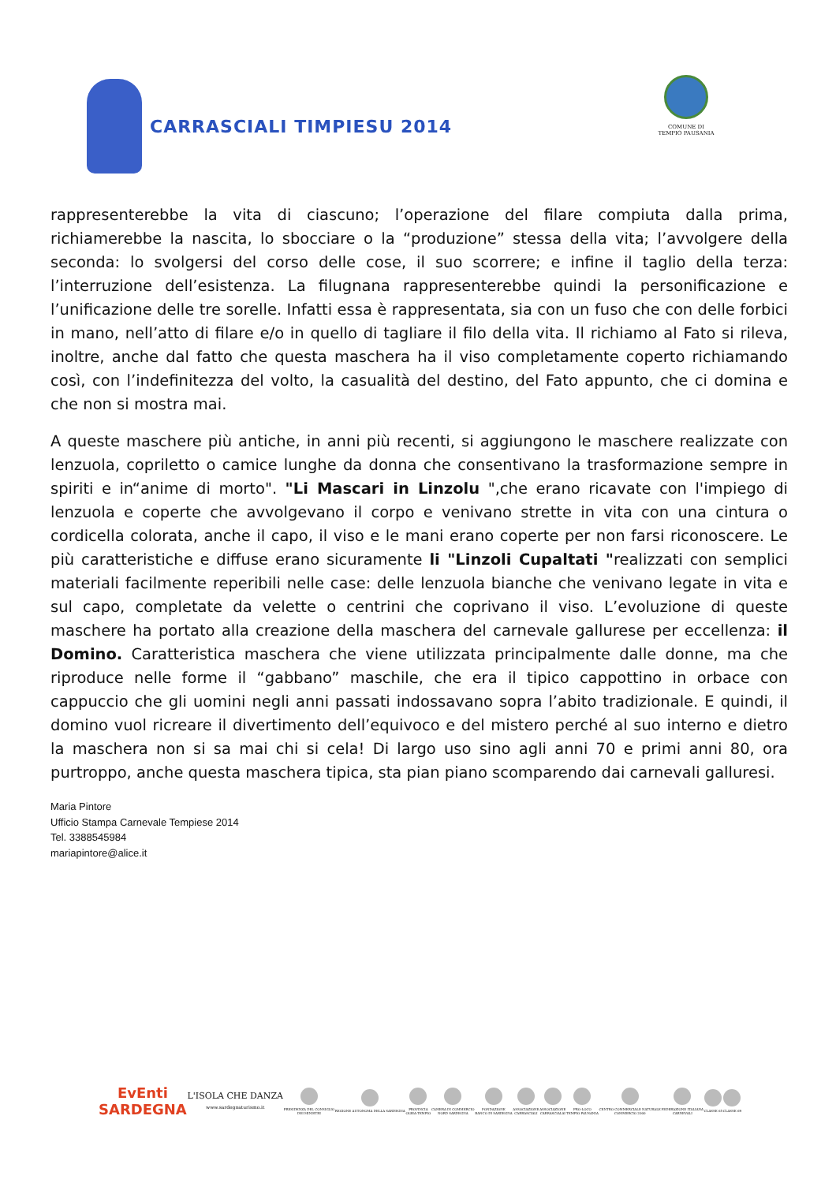CARRASCIALI TIMPIESU 2014
COMUNE DI
TEMPIO PAUSANIA
rappresenterebbe la vita di ciascuno; l’operazione del filare compiuta dalla prima, richiamerebbe la nascita, lo sbocciare o la “produzione” stessa della vita; l’avvolgere della seconda: lo svolgersi del corso delle cose, il suo scorrere; e infine il taglio della terza: l’interruzione dell’esistenza. La filugnana rappresenterebbe quindi la personificazione e l’unificazione delle tre sorelle. Infatti essa è rappresentata, sia con un fuso che con delle forbici in mano, nell’atto di filare e/o in quello di tagliare il filo della vita. Il richiamo al Fato si rileva, inoltre, anche dal fatto che questa maschera ha il viso completamente coperto richiamando così, con l’indefinitezza del volto, la casualità del destino, del Fato appunto, che ci domina e che non si mostra mai.
A queste maschere più antiche, in anni più recenti, si aggiungono le maschere realizzate con lenzuola, copriletto o camice lunghe da donna che consentivano la trasformazione sempre in spiriti e in“anime di morto". "Li Mascari in Linzolu ",che erano ricavate con l'impiego di lenzuola e coperte che avvolgevano il corpo e venivano strette in vita con una cintura o cordicella colorata, anche il capo, il viso e le mani erano coperte per non farsi riconoscere. Le più caratteristiche e diffuse erano sicuramente li "Linzoli Cupaltati "realizzati con semplici materiali facilmente reperibili nelle case: delle lenzuola bianche che venivano legate in vita e sul capo, completate da velette o centrini che coprivano il viso. L’evoluzione di queste maschere ha portato alla creazione della maschera del carnevale gallurese per eccellenza: il Domino. Caratteristica maschera che viene utilizzata principalmente dalle donne, ma che riproduce nelle forme il “gabbano” maschile, che era il tipico cappottino in orbace con cappuccio che gli uomini negli anni passati indossavano sopra l’abito tradizionale. E quindi, il domino vuol ricreare il divertimento dell’equivoco e del mistero perché al suo interno e dietro la maschera non si sa mai chi si cela! Di largo uso sino agli anni 70 e primi anni 80, ora purtroppo, anche questa maschera tipica, sta pian piano scomparendo dai carnevali galluresi.
Maria Pintore
Ufficio Stampa Carnevale Tempiese 2014
Tel. 3388545984
mariapintore@alice.it
EvEnti
SARDEGNA
L'ISOLA CHE DANZA
www.sardegnaturismo.it
PRESIDENZA DEL CONSIGLIO
DEI MINISTRI
REGIONE AUTONOMA DELLA SARDEGNA
PROVINCIA
OLBIA-TEMPIO
CAMERA DI COMMERCIO
NORD SARDEGNA
FONDAZIONE
BANCO DI SARDEGNA
ASSOCIAZIONE
CARRASCIALI
ASSOCIAZIONE
CARRASCIALAI
PRO-LOCO
TEMPIO PAUSANIA
CENTRO COMMERCIALE NATURALE
COMMERCIO 2000
FEDERAZIONE ITALIANA
CARNEVALI
CLASSE 65 CLASSE 69